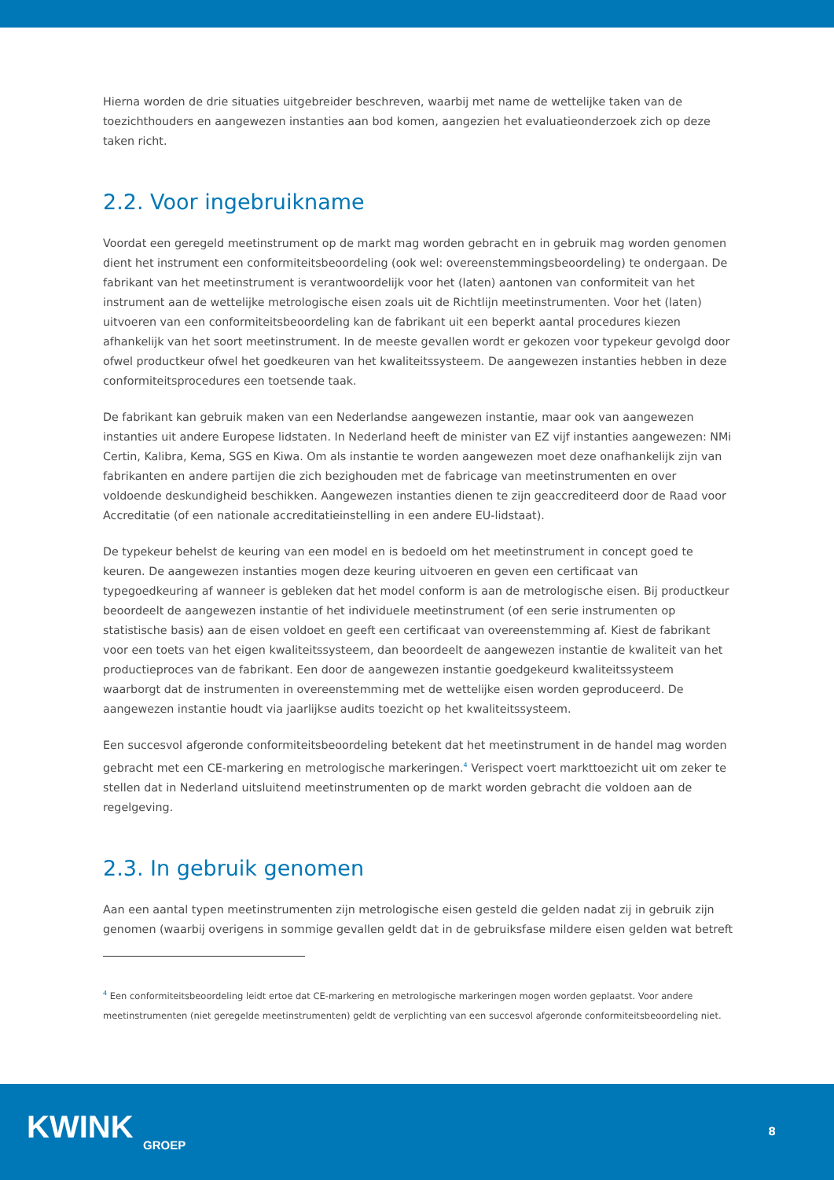Hierna worden de drie situaties uitgebreider beschreven, waarbij met name de wettelijke taken van de toezichthouders en aangewezen instanties aan bod komen, aangezien het evaluatieonderzoek zich op deze taken richt.
2.2. Voor ingebruikname
Voordat een geregeld meetinstrument op de markt mag worden gebracht en in gebruik mag worden genomen dient het instrument een conformiteitsbeoordeling (ook wel: overeenstemmingsbeoordeling) te ondergaan. De fabrikant van het meetinstrument is verantwoordelijk voor het (laten) aantonen van conformiteit van het instrument aan de wettelijke metrologische eisen zoals uit de Richtlijn meetinstrumenten. Voor het (laten) uitvoeren van een conformiteitsbeoordeling kan de fabrikant uit een beperkt aantal procedures kiezen afhankelijk van het soort meetinstrument. In de meeste gevallen wordt er gekozen voor typekeur gevolgd door ofwel productkeur ofwel het goedkeuren van het kwaliteitssysteem. De aangewezen instanties hebben in deze conformiteitsprocedures een toetsende taak.
De fabrikant kan gebruik maken van een Nederlandse aangewezen instantie, maar ook van aangewezen instanties uit andere Europese lidstaten. In Nederland heeft de minister van EZ vijf instanties aangewezen: NMi Certin, Kalibra, Kema, SGS en Kiwa. Om als instantie te worden aangewezen moet deze onafhankelijk zijn van fabrikanten en andere partijen die zich bezighouden met de fabricage van meetinstrumenten en over voldoende deskundigheid beschikken. Aangewezen instanties dienen te zijn geaccrediteerd door de Raad voor Accreditatie (of een nationale accreditatieinstelling in een andere EU-lidstaat).
De typekeur behelst de keuring van een model en is bedoeld om het meetinstrument in concept goed te keuren. De aangewezen instanties mogen deze keuring uitvoeren en geven een certificaat van typegoedkeuring af wanneer is gebleken dat het model conform is aan de metrologische eisen. Bij productkeur beoordeelt de aangewezen instantie of het individuele meetinstrument (of een serie instrumenten op statistische basis) aan de eisen voldoet en geeft een certificaat van overeenstemming af. Kiest de fabrikant voor een toets van het eigen kwaliteitssysteem, dan beoordeelt de aangewezen instantie de kwaliteit van het productieproces van de fabrikant. Een door de aangewezen instantie goedgekeurd kwaliteitssysteem waarborgt dat de instrumenten in overeenstemming met de wettelijke eisen worden geproduceerd. De aangewezen instantie houdt via jaarlijkse audits toezicht op het kwaliteitssysteem.
Een succesvol afgeronde conformiteitsbeoordeling betekent dat het meetinstrument in de handel mag worden gebracht met een CE-markering en metrologische markeringen.<sup>4</sup> Verispect voert markttoezicht uit om zeker te stellen dat in Nederland uitsluitend meetinstrumenten op de markt worden gebracht die voldoen aan de regelgeving.
2.3. In gebruik genomen
Aan een aantal typen meetinstrumenten zijn metrologische eisen gesteld die gelden nadat zij in gebruik zijn genomen (waarbij overigens in sommige gevallen geldt dat in de gebruiksfase mildere eisen gelden wat betreft
<sup>4</sup> Een conformiteitsbeoordeling leidt ertoe dat CE-markering en metrologische markeringen mogen worden geplaatst. Voor andere meetinstrumenten (niet geregelde meetinstrumenten) geldt de verplichting van een succesvol afgeronde conformiteitsbeoordeling niet.
KWINK
GROEP
8